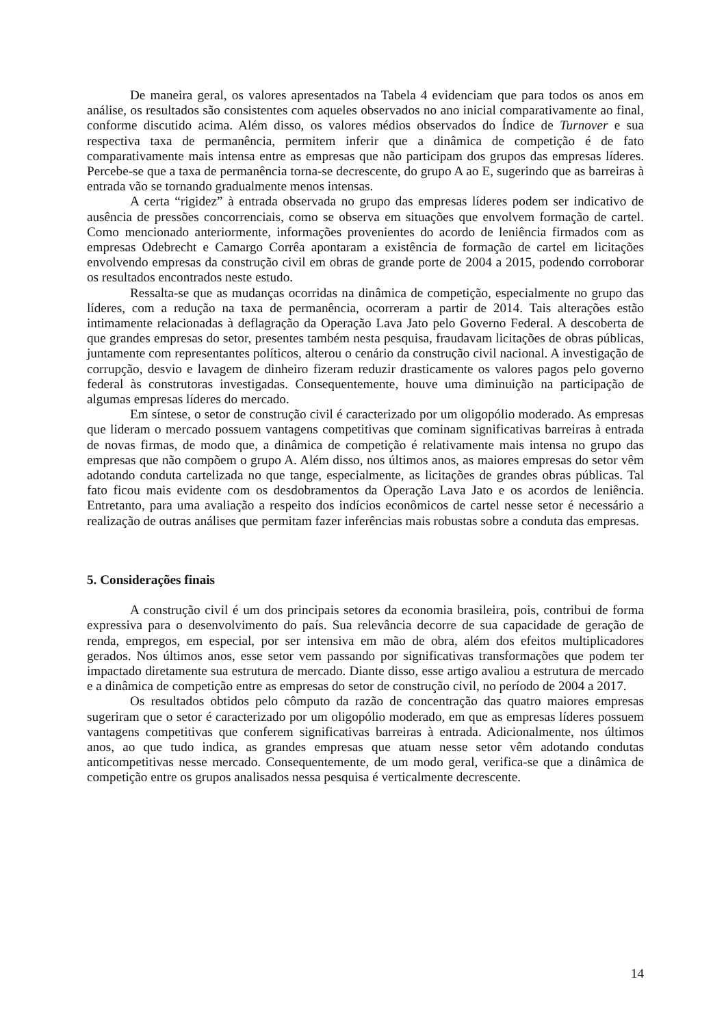De maneira geral, os valores apresentados na Tabela 4 evidenciam que para todos os anos em análise, os resultados são consistentes com aqueles observados no ano inicial comparativamente ao final, conforme discutido acima. Além disso, os valores médios observados do Índice de Turnover e sua respectiva taxa de permanência, permitem inferir que a dinâmica de competição é de fato comparativamente mais intensa entre as empresas que não participam dos grupos das empresas líderes. Percebe-se que a taxa de permanência torna-se decrescente, do grupo A ao E, sugerindo que as barreiras à entrada vão se tornando gradualmente menos intensas.
A certa “rigidez” à entrada observada no grupo das empresas líderes podem ser indicativo de ausência de pressões concorrenciais, como se observa em situações que envolvem formação de cartel. Como mencionado anteriormente, informações provenientes do acordo de leniência firmados com as empresas Odebrecht e Camargo Corrêa apontaram a existência de formação de cartel em licitações envolvendo empresas da construção civil em obras de grande porte de 2004 a 2015, podendo corroborar os resultados encontrados neste estudo.
Ressalta-se que as mudanças ocorridas na dinâmica de competição, especialmente no grupo das líderes, com a redução na taxa de permanência, ocorreram a partir de 2014. Tais alterações estão intimamente relacionadas à deflagração da Operação Lava Jato pelo Governo Federal. A descoberta de que grandes empresas do setor, presentes também nesta pesquisa, fraudavam licitações de obras públicas, juntamente com representantes políticos, alterou o cenário da construção civil nacional. A investigação de corrupção, desvio e lavagem de dinheiro fizeram reduzir drasticamente os valores pagos pelo governo federal às construtoras investigadas. Consequentemente, houve uma diminuição na participação de algumas empresas líderes do mercado.
Em síntese, o setor de construção civil é caracterizado por um oligopólio moderado. As empresas que lideram o mercado possuem vantagens competitivas que cominam significativas barreiras à entrada de novas firmas, de modo que, a dinâmica de competição é relativamente mais intensa no grupo das empresas que não compõem o grupo A. Além disso, nos últimos anos, as maiores empresas do setor vêm adotando conduta cartelizada no que tange, especialmente, as licitações de grandes obras públicas. Tal fato ficou mais evidente com os desdobramentos da Operação Lava Jato e os acordos de leniência. Entretanto, para uma avaliação a respeito dos indícios econômicos de cartel nesse setor é necessário a realização de outras análises que permitam fazer inferências mais robustas sobre a conduta das empresas.
5. Considerações finais
A construção civil é um dos principais setores da economia brasileira, pois, contribui de forma expressiva para o desenvolvimento do país. Sua relevância decorre de sua capacidade de geração de renda, empregos, em especial, por ser intensiva em mão de obra, além dos efeitos multiplicadores gerados. Nos últimos anos, esse setor vem passando por significativas transformações que podem ter impactado diretamente sua estrutura de mercado. Diante disso, esse artigo avaliou a estrutura de mercado e a dinâmica de competição entre as empresas do setor de construção civil, no período de 2004 a 2017.
Os resultados obtidos pelo cômputo da razão de concentração das quatro maiores empresas sugeriram que o setor é caracterizado por um oligopólio moderado, em que as empresas líderes possuem vantagens competitivas que conferem significativas barreiras à entrada. Adicionalmente, nos últimos anos, ao que tudo indica, as grandes empresas que atuam nesse setor vêm adotando condutas anticompetitivas nesse mercado. Consequentemente, de um modo geral, verifica-se que a dinâmica de competição entre os grupos analisados nessa pesquisa é verticalmente decrescente.
14